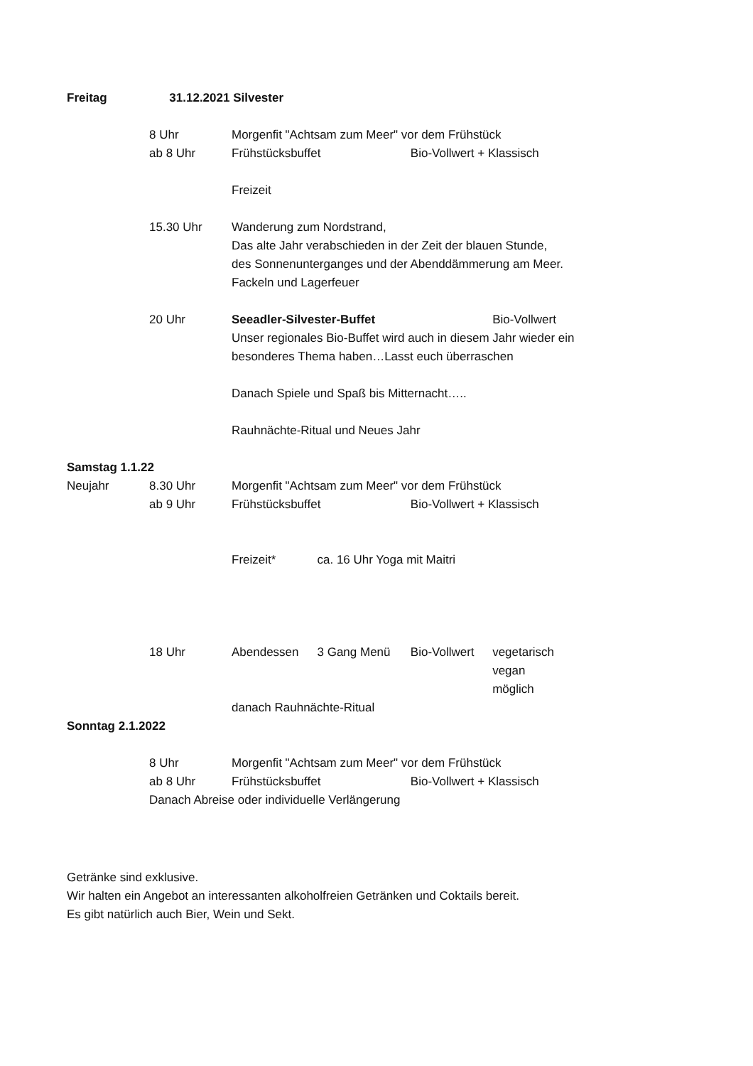| Freitag | 31.12.2021 Silvester | | | | |
| | 8 Uhr | Morgenfit "Achtsam zum Meer" vor dem Frühstück | | | |
| | ab 8 Uhr | Frühstücksbuffet | | Bio-Vollwert + Klassisch | |
| | | Freizeit | | | |
| | 15.30 Uhr | Wanderung zum Nordstrand, | | | |
| | | Das alte Jahr verabschieden in der Zeit der blauen Stunde, | | | |
| | | des Sonnenunterganges und der Abenddämmerung am Meer. | | | |
| | | Fackeln und Lagerfeuer | | | |
| | 20 Uhr | Seeadler-Silvester-Buffet | | | Bio-Vollwert |
| | | Unser regionales Bio-Buffet wird auch in diesem Jahr wieder ein | | | |
| | | besonderes Thema haben…Lasst euch überraschen | | | |
| | | Danach Spiele und Spaß bis Mitternacht….. | | | |
| | | Rauhnächte-Ritual und Neues Jahr | | | |
| Samstag 1.1.22 | | | | | |
| Neujahr | 8.30 Uhr | Morgenfit "Achtsam zum Meer" vor dem Frühstück | | | |
| | ab 9 Uhr | Frühstücksbuffet | | Bio-Vollwert + Klassisch | |
| | | Freizeit* | ca. 16 Uhr Yoga mit Maitri | | |
| | 18 Uhr | Abendessen | 3 Gang Menü | Bio-Vollwert | vegetarisch |
| | | | | | vegan |
| | | | | | möglich |
| | | danach Rauhnächte-Ritual | | | |
| Sonntag 2.1.2022 | | | | | |
| | 8 Uhr | Morgenfit "Achtsam zum Meer" vor dem Frühstück | | | |
| | ab 8 Uhr | Frühstücksbuffet | | Bio-Vollwert + Klassisch | |
| | Danach Abreise oder individuelle Verlängerung | | | | |
Getränke sind exklusive.
Wir halten ein Angebot an interessanten alkoholfreien Getränken und Coktails bereit.
Es gibt natürlich auch Bier, Wein und Sekt.